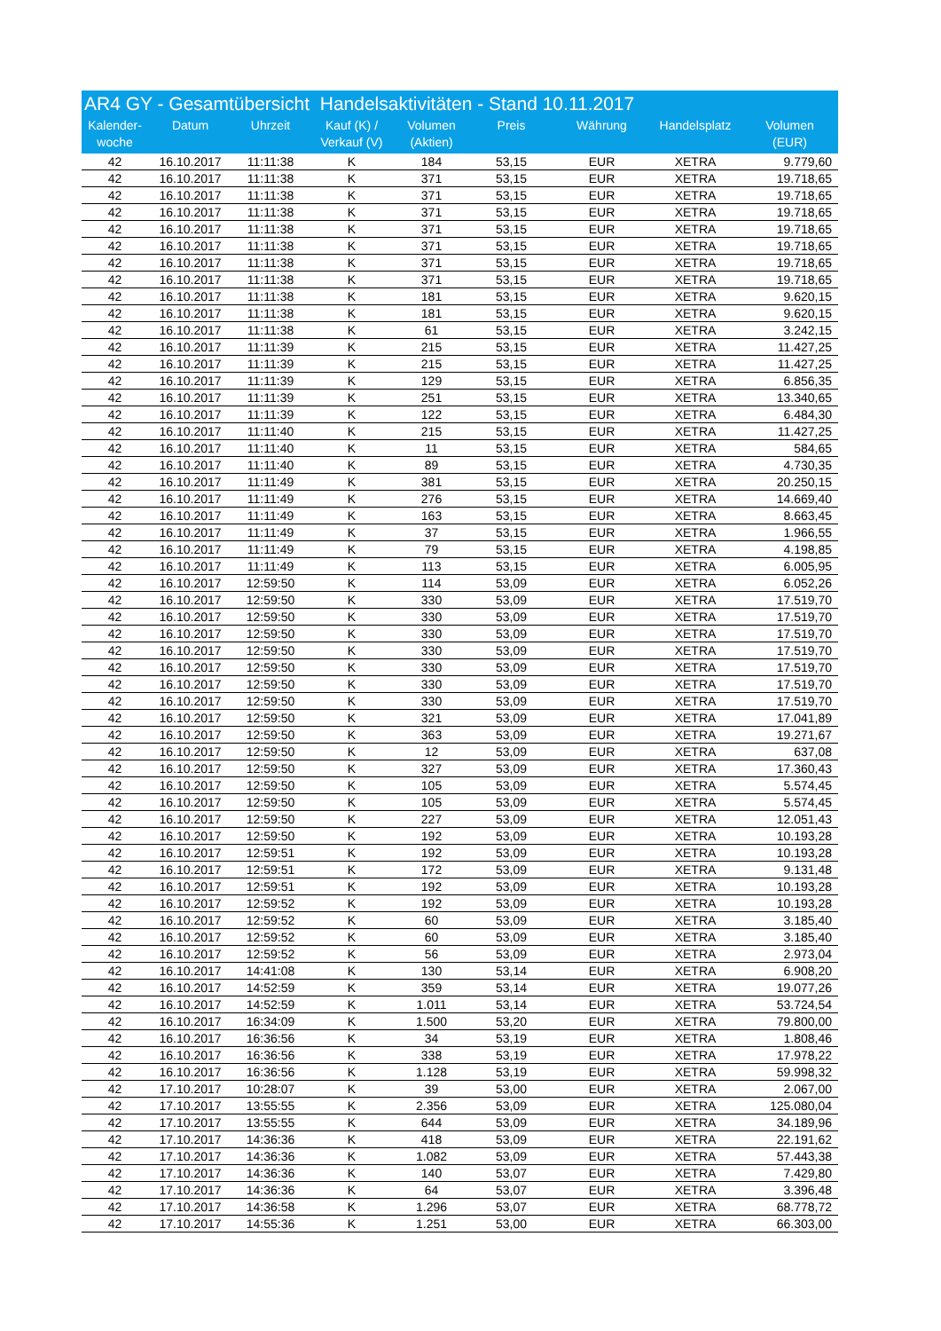| AR4 GY - Gesamtübersicht Handelsaktivitäten - Stand 10.11.2017 | | | | | | | | |
| --- | --- | --- | --- | --- | --- | --- | --- | --- |
| Kalender- woche | Datum | Uhrzeit | Kauf (K) / Verkauf (V) | Volumen (Aktien) | Preis | Währung | Handelsplatz | Volumen (EUR) |
| 42 | 16.10.2017 | 11:11:38 | K | 184 | 53,15 | EUR | XETRA | 9.779,60 |
| 42 | 16.10.2017 | 11:11:38 | K | 371 | 53,15 | EUR | XETRA | 19.718,65 |
| 42 | 16.10.2017 | 11:11:38 | K | 371 | 53,15 | EUR | XETRA | 19.718,65 |
| 42 | 16.10.2017 | 11:11:38 | K | 371 | 53,15 | EUR | XETRA | 19.718,65 |
| 42 | 16.10.2017 | 11:11:38 | K | 371 | 53,15 | EUR | XETRA | 19.718,65 |
| 42 | 16.10.2017 | 11:11:38 | K | 371 | 53,15 | EUR | XETRA | 19.718,65 |
| 42 | 16.10.2017 | 11:11:38 | K | 371 | 53,15 | EUR | XETRA | 19.718,65 |
| 42 | 16.10.2017 | 11:11:38 | K | 371 | 53,15 | EUR | XETRA | 19.718,65 |
| 42 | 16.10.2017 | 11:11:38 | K | 181 | 53,15 | EUR | XETRA | 9.620,15 |
| 42 | 16.10.2017 | 11:11:38 | K | 181 | 53,15 | EUR | XETRA | 9.620,15 |
| 42 | 16.10.2017 | 11:11:38 | K | 61 | 53,15 | EUR | XETRA | 3.242,15 |
| 42 | 16.10.2017 | 11:11:39 | K | 215 | 53,15 | EUR | XETRA | 11.427,25 |
| 42 | 16.10.2017 | 11:11:39 | K | 215 | 53,15 | EUR | XETRA | 11.427,25 |
| 42 | 16.10.2017 | 11:11:39 | K | 129 | 53,15 | EUR | XETRA | 6.856,35 |
| 42 | 16.10.2017 | 11:11:39 | K | 251 | 53,15 | EUR | XETRA | 13.340,65 |
| 42 | 16.10.2017 | 11:11:39 | K | 122 | 53,15 | EUR | XETRA | 6.484,30 |
| 42 | 16.10.2017 | 11:11:40 | K | 215 | 53,15 | EUR | XETRA | 11.427,25 |
| 42 | 16.10.2017 | 11:11:40 | K | 11 | 53,15 | EUR | XETRA | 584,65 |
| 42 | 16.10.2017 | 11:11:40 | K | 89 | 53,15 | EUR | XETRA | 4.730,35 |
| 42 | 16.10.2017 | 11:11:49 | K | 381 | 53,15 | EUR | XETRA | 20.250,15 |
| 42 | 16.10.2017 | 11:11:49 | K | 276 | 53,15 | EUR | XETRA | 14.669,40 |
| 42 | 16.10.2017 | 11:11:49 | K | 163 | 53,15 | EUR | XETRA | 8.663,45 |
| 42 | 16.10.2017 | 11:11:49 | K | 37 | 53,15 | EUR | XETRA | 1.966,55 |
| 42 | 16.10.2017 | 11:11:49 | K | 79 | 53,15 | EUR | XETRA | 4.198,85 |
| 42 | 16.10.2017 | 11:11:49 | K | 113 | 53,15 | EUR | XETRA | 6.005,95 |
| 42 | 16.10.2017 | 12:59:50 | K | 114 | 53,09 | EUR | XETRA | 6.052,26 |
| 42 | 16.10.2017 | 12:59:50 | K | 330 | 53,09 | EUR | XETRA | 17.519,70 |
| 42 | 16.10.2017 | 12:59:50 | K | 330 | 53,09 | EUR | XETRA | 17.519,70 |
| 42 | 16.10.2017 | 12:59:50 | K | 330 | 53,09 | EUR | XETRA | 17.519,70 |
| 42 | 16.10.2017 | 12:59:50 | K | 330 | 53,09 | EUR | XETRA | 17.519,70 |
| 42 | 16.10.2017 | 12:59:50 | K | 330 | 53,09 | EUR | XETRA | 17.519,70 |
| 42 | 16.10.2017 | 12:59:50 | K | 330 | 53,09 | EUR | XETRA | 17.519,70 |
| 42 | 16.10.2017 | 12:59:50 | K | 330 | 53,09 | EUR | XETRA | 17.519,70 |
| 42 | 16.10.2017 | 12:59:50 | K | 321 | 53,09 | EUR | XETRA | 17.041,89 |
| 42 | 16.10.2017 | 12:59:50 | K | 363 | 53,09 | EUR | XETRA | 19.271,67 |
| 42 | 16.10.2017 | 12:59:50 | K | 12 | 53,09 | EUR | XETRA | 637,08 |
| 42 | 16.10.2017 | 12:59:50 | K | 327 | 53,09 | EUR | XETRA | 17.360,43 |
| 42 | 16.10.2017 | 12:59:50 | K | 105 | 53,09 | EUR | XETRA | 5.574,45 |
| 42 | 16.10.2017 | 12:59:50 | K | 105 | 53,09 | EUR | XETRA | 5.574,45 |
| 42 | 16.10.2017 | 12:59:50 | K | 227 | 53,09 | EUR | XETRA | 12.051,43 |
| 42 | 16.10.2017 | 12:59:50 | K | 192 | 53,09 | EUR | XETRA | 10.193,28 |
| 42 | 16.10.2017 | 12:59:51 | K | 192 | 53,09 | EUR | XETRA | 10.193,28 |
| 42 | 16.10.2017 | 12:59:51 | K | 172 | 53,09 | EUR | XETRA | 9.131,48 |
| 42 | 16.10.2017 | 12:59:51 | K | 192 | 53,09 | EUR | XETRA | 10.193,28 |
| 42 | 16.10.2017 | 12:59:52 | K | 192 | 53,09 | EUR | XETRA | 10.193,28 |
| 42 | 16.10.2017 | 12:59:52 | K | 60 | 53,09 | EUR | XETRA | 3.185,40 |
| 42 | 16.10.2017 | 12:59:52 | K | 60 | 53,09 | EUR | XETRA | 3.185,40 |
| 42 | 16.10.2017 | 12:59:52 | K | 56 | 53,09 | EUR | XETRA | 2.973,04 |
| 42 | 16.10.2017 | 14:41:08 | K | 130 | 53,14 | EUR | XETRA | 6.908,20 |
| 42 | 16.10.2017 | 14:52:59 | K | 359 | 53,14 | EUR | XETRA | 19.077,26 |
| 42 | 16.10.2017 | 14:52:59 | K | 1.011 | 53,14 | EUR | XETRA | 53.724,54 |
| 42 | 16.10.2017 | 16:34:09 | K | 1.500 | 53,20 | EUR | XETRA | 79.800,00 |
| 42 | 16.10.2017 | 16:36:56 | K | 34 | 53,19 | EUR | XETRA | 1.808,46 |
| 42 | 16.10.2017 | 16:36:56 | K | 338 | 53,19 | EUR | XETRA | 17.978,22 |
| 42 | 16.10.2017 | 16:36:56 | K | 1.128 | 53,19 | EUR | XETRA | 59.998,32 |
| 42 | 17.10.2017 | 10:28:07 | K | 39 | 53,00 | EUR | XETRA | 2.067,00 |
| 42 | 17.10.2017 | 13:55:55 | K | 2.356 | 53,09 | EUR | XETRA | 125.080,04 |
| 42 | 17.10.2017 | 13:55:55 | K | 644 | 53,09 | EUR | XETRA | 34.189,96 |
| 42 | 17.10.2017 | 14:36:36 | K | 418 | 53,09 | EUR | XETRA | 22.191,62 |
| 42 | 17.10.2017 | 14:36:36 | K | 1.082 | 53,09 | EUR | XETRA | 57.443,38 |
| 42 | 17.10.2017 | 14:36:36 | K | 140 | 53,07 | EUR | XETRA | 7.429,80 |
| 42 | 17.10.2017 | 14:36:36 | K | 64 | 53,07 | EUR | XETRA | 3.396,48 |
| 42 | 17.10.2017 | 14:36:58 | K | 1.296 | 53,07 | EUR | XETRA | 68.778,72 |
| 42 | 17.10.2017 | 14:55:36 | K | 1.251 | 53,00 | EUR | XETRA | 66.303,00 |